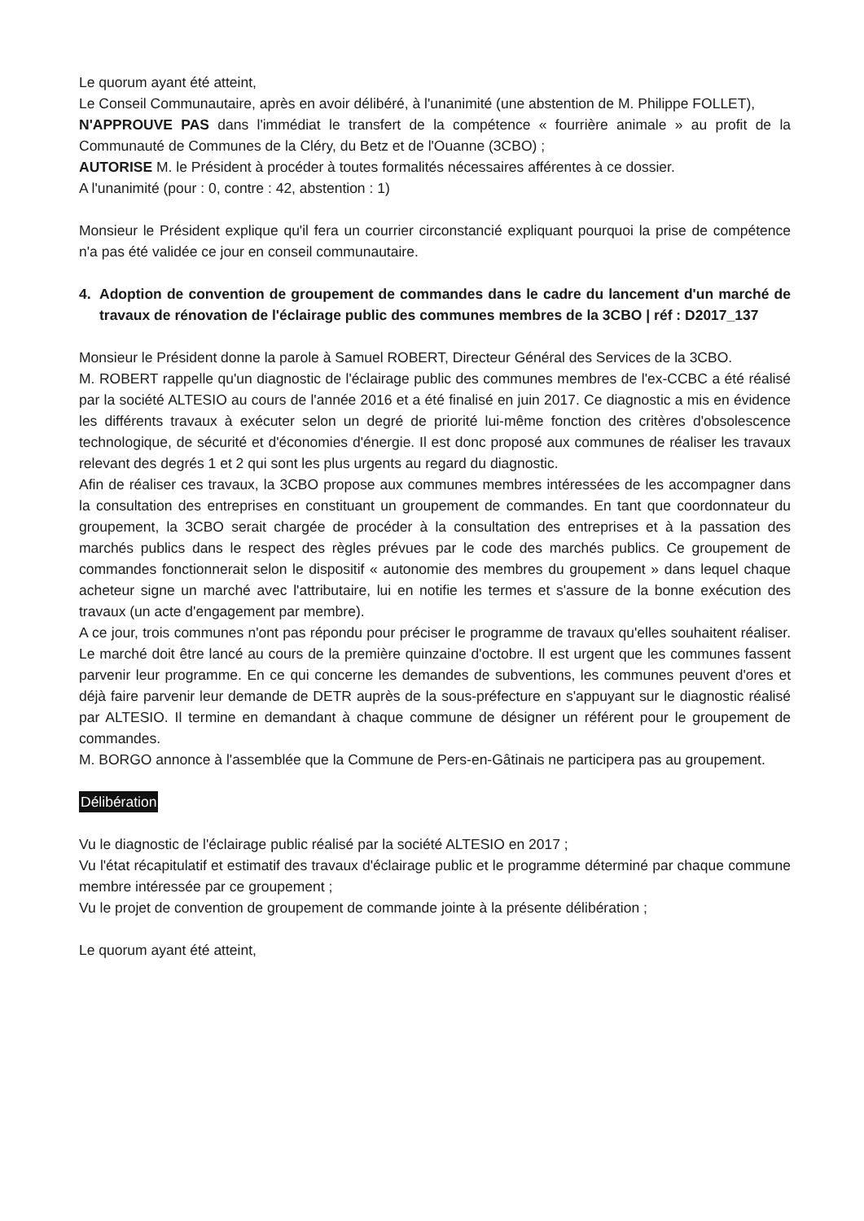Le quorum ayant été atteint,
Le Conseil Communautaire, après en avoir délibéré, à l'unanimité (une abstention de M. Philippe FOLLET),
N'APPROUVE PAS dans l'immédiat le transfert de la compétence « fourrière animale » au profit de la Communauté de Communes de la Cléry, du Betz et de l'Ouanne (3CBO) ;
AUTORISE M. le Président à procéder à toutes formalités nécessaires afférentes à ce dossier.
A l'unanimité (pour : 0, contre : 42, abstention : 1)
Monsieur le Président explique qu'il fera un courrier circonstancié expliquant pourquoi la prise de compétence n'a pas été validée ce jour en conseil communautaire.
4. Adoption de convention de groupement de commandes dans le cadre du lancement d'un marché de travaux de rénovation de l'éclairage public des communes membres de la 3CBO | réf : D2017_137
Monsieur le Président donne la parole à Samuel ROBERT, Directeur Général des Services de la 3CBO.
M. ROBERT rappelle qu'un diagnostic de l'éclairage public des communes membres de l'ex-CCBC a été réalisé par la société ALTESIO au cours de l'année 2016 et a été finalisé en juin 2017. Ce diagnostic a mis en évidence les différents travaux à exécuter selon un degré de priorité lui-même fonction des critères d'obsolescence technologique, de sécurité et d'économies d'énergie. Il est donc proposé aux communes de réaliser les travaux relevant des degrés 1 et 2 qui sont les plus urgents au regard du diagnostic.
Afin de réaliser ces travaux, la 3CBO propose aux communes membres intéressées de les accompagner dans la consultation des entreprises en constituant un groupement de commandes. En tant que coordonnateur du groupement, la 3CBO serait chargée de procéder à la consultation des entreprises et à la passation des marchés publics dans le respect des règles prévues par le code des marchés publics. Ce groupement de commandes fonctionnerait selon le dispositif « autonomie des membres du groupement » dans lequel chaque acheteur signe un marché avec l'attributaire, lui en notifie les termes et s'assure de la bonne exécution des travaux (un acte d'engagement par membre).
A ce jour, trois communes n'ont pas répondu pour préciser le programme de travaux qu'elles souhaitent réaliser. Le marché doit être lancé au cours de la première quinzaine d'octobre. Il est urgent que les communes fassent parvenir leur programme. En ce qui concerne les demandes de subventions, les communes peuvent d'ores et déjà faire parvenir leur demande de DETR auprès de la sous-préfecture en s'appuyant sur le diagnostic réalisé par ALTESIO. Il termine en demandant à chaque commune de désigner un référent pour le groupement de commandes.
M. BORGO annonce à l'assemblée que la Commune de Pers-en-Gâtinais ne participera pas au groupement.
Délibération
Vu le diagnostic de l'éclairage public réalisé par la société ALTESIO en 2017 ;
Vu l'état récapitulatif et estimatif des travaux d'éclairage public et le programme déterminé par chaque commune membre intéressée par ce groupement ;
Vu le projet de convention de groupement de commande jointe à la présente délibération ;
Le quorum ayant été atteint,